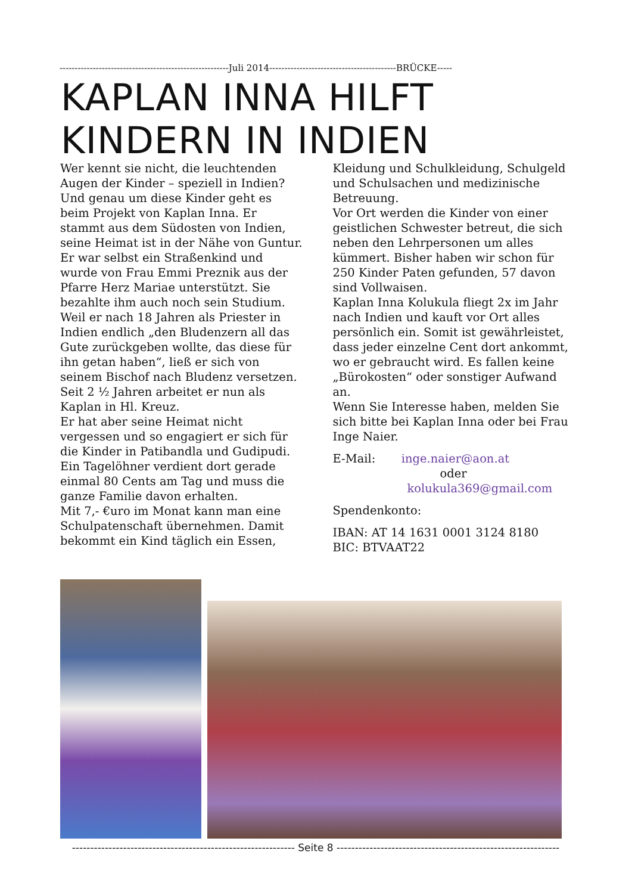--------------------------------------------------------Juli 2014------------------------------------------BRÜCKE-----
KAPLAN INNA HILFT
KINDERN IN INDIEN
Wer kennt sie nicht, die leuchtenden Augen der Kinder – speziell in Indien? Und genau um diese Kinder geht es beim Projekt von Kaplan Inna. Er stammt aus dem Südosten von Indien, seine Heimat ist in der Nähe von Guntur. Er war selbst ein Straßenkind und wurde von Frau Emmi Preznik aus der Pfarre Herz Mariae unterstützt. Sie bezahlte ihm auch noch sein Studium.
Weil er nach 18 Jahren als Priester in Indien endlich „den Bludenzern all das Gute zurückgeben wollte, das diese für ihn getan haben“, ließ er sich von seinem Bischof nach Bludenz versetzen. Seit 2 ½ Jahren arbeitet er nun als Kaplan in Hl. Kreuz.
Er hat aber seine Heimat nicht vergessen und so engagiert er sich für die Kinder in Patibandla und Gudipudi. Ein Tagelöhner verdient dort gerade einmal 80 Cents am Tag und muss die ganze Familie davon erhalten.
Mit 7,- €uro im Monat kann man eine Schulpatenschaft übernehmen. Damit bekommt ein Kind täglich ein Essen,
Kleidung und Schulkleidung, Schulgeld und Schulsachen und medizinische Betreuung.
Vor Ort werden die Kinder von einer geistlichen Schwester betreut, die sich neben den Lehrpersonen um alles kümmert. Bisher haben wir schon für 250 Kinder Paten gefunden, 57 davon sind Vollwaisen.
Kaplan Inna Kolukula fliegt 2x im Jahr nach Indien und kauft vor Ort alles persönlich ein. Somit ist gewährleistet, dass jeder einzelne Cent dort ankommt, wo er gebraucht wird. Es fallen keine „Bürokosten“ oder sonstiger Aufwand an.
Wenn Sie Interesse haben, melden Sie sich bitte bei Kaplan Inna oder bei Frau Inge Naier.
E-Mail: inge.naier@aon.at
oder
kolukula369@gmail.com
Spendenkonto:
IBAN: AT 14 1631 0001 3124 8180
BIC: BTVAAT22
------------------------------------------------------------- Seite 8 -------------------------------------------------------------